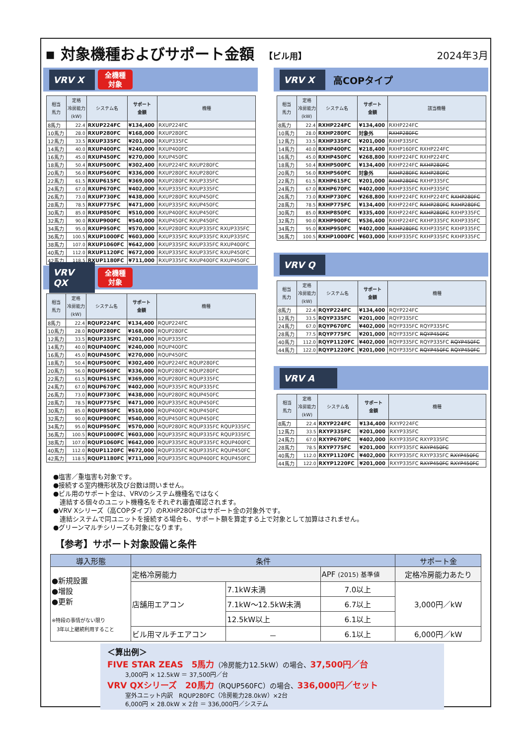▪ 対象機種およびサポート金額 【ビル用】
2024年3月
VRV X
全機種
対象
| 相当 馬力 | 定格 冷房能力 (kW) | システム名 | サポート 金額 | 機種 |
| --- | --- | --- | --- | --- |
| 8馬力 | 22.4 | RXUP224FC | ¥134,400 | RXUP224FC |
| 10馬力 | 28.0 | RXUP280FC | ¥168,000 | RXUP280FC |
| 12馬力 | 33.5 | RXUP335FC | ¥201,000 | RXUP335FC |
| 14馬力 | 40.0 | RXUP400FC | ¥240,000 | RXUP400FC |
| 16馬力 | 45.0 | RXUP450FC | ¥270,000 | RXUP450FC |
| 18馬力 | 50.4 | RXUP500FC | ¥302,400 | RXUP224FC RXUP280FC |
| 20馬力 | 56.0 | RXUP560FC | ¥336,000 | RXUP280FC RXUP280FC |
| 22馬力 | 61.5 | RXUP615FC | ¥369,000 | RXUP280FC RXUP335FC |
| 24馬力 | 67.0 | RXUP670FC | ¥402,000 | RXUP335FC RXUP335FC |
| 26馬力 | 73.0 | RXUP730FC | ¥438,000 | RXUP280FC RXUP450FC |
| 28馬力 | 78.5 | RXUP775FC | ¥471,000 | RXUP335FC RXUP450FC |
| 30馬力 | 85.0 | RXUP850FC | ¥510,000 | RXUP400FC RXUP450FC |
| 32馬力 | 90.0 | RXUP900FC | ¥540,000 | RXUP450FC RXUP450FC |
| 34馬力 | 95.0 | RXUP950FC | ¥570,000 | RXUP280FC RXUP335FC RXUP335FC |
| 36馬力 | 100.5 | RXUP1000FC | ¥603,000 | RXUP335FC RXUP335FC RXUP335FC |
| 38馬力 | 107.0 | RXUP1060FC | ¥642,000 | RXUP335FC RXUP335FC RXUP400FC |
| 40馬力 | 112.0 | RXUP1120FC | ¥672,000 | RXUP335FC RXUP335FC RXUP450FC |
| 42馬力 | 118.5 | RXUP1180FC | ¥711,000 | RXUP335FC RXUP400FC RXUP450FC |
VRV QX
全機種
対象
| 相当 馬力 | 定格 冷房能力 (kW) | システム名 | サポート 金額 | 機種 |
| --- | --- | --- | --- | --- |
| 8馬力 | 22.4 | RQUP224FC | ¥134,400 | RQUP224FC |
| 10馬力 | 28.0 | RQUP280FC | ¥168,000 | RQUP280FC |
| 12馬力 | 33.5 | RQUP335FC | ¥201,000 | RQUP335FC |
| 14馬力 | 40.0 | RQUP400FC | ¥240,000 | RQUP400FC |
| 16馬力 | 45.0 | RQUP450FC | ¥270,000 | RQUP450FC |
| 18馬力 | 50.4 | RQUP500FC | ¥302,400 | RQUP224FC RQUP280FC |
| 20馬力 | 56.0 | RQUP560FC | ¥336,000 | RQUP280FC RQUP280FC |
| 22馬力 | 61.5 | RQUP615FC | ¥369,000 | RQUP280FC RQUP335FC |
| 24馬力 | 67.0 | RQUP670FC | ¥402,000 | RQUP335FC RQUP335FC |
| 26馬力 | 73.0 | RQUP730FC | ¥438,000 | RQUP280FC RQUP450FC |
| 28馬力 | 78.5 | RQUP775FC | ¥471,000 | RQUP335FC RQUP450FC |
| 30馬力 | 85.0 | RQUP850FC | ¥510,000 | RQUP400FC RQUP450FC |
| 32馬力 | 90.0 | RQUP900FC | ¥540,000 | RQUP450FC RQUP450FC |
| 34馬力 | 95.0 | RQUP950FC | ¥570,000 | RQUP280FC RQUP335FC RQUP335FC |
| 36馬力 | 100.5 | RQUP1000FC | ¥603,000 | RQUP335FC RQUP335FC RQUP335FC |
| 38馬力 | 107.0 | RQUP1060FC | ¥642,000 | RQUP335FC RQUP335FC RQUP400FC |
| 40馬力 | 112.0 | RQUP1120FC | ¥672,000 | RQUP335FC RQUP335FC RQUP450FC |
| 42馬力 | 118.5 | RQUP1180FC | ¥711,000 | RQUP335FC RQUP400FC RQUP450FC |
VRV X
高COPタイプ
| 相当 馬力 | 定格 冷房能力 (kW) | システム名 | サポート 金額 | 該当機種 |
| --- | --- | --- | --- | --- |
| 8馬力 | 22.4 | RXHP224FC | ¥134,400 | RXHP224FC |
| 10馬力 | 28.0 | RXHP280FC | 対象外 | RXHP280FC |
| 12馬力 | 33.5 | RXHP335FC | ¥201,000 | RXHP335FC |
| 14馬力 | 40.0 | RXHP400FC | ¥218,400 | RXHP160FC RXHP224FC |
| 16馬力 | 45.0 | RXHP450FC | ¥268,800 | RXHP224FC RXHP224FC |
| 18馬力 | 50.4 | RXHP500FC | ¥134,400 | RXHP224FC RXHP280FC |
| 20馬力 | 56.0 | RXHP560FC | 対象外 | RXHP280FC RXHP280FC |
| 22馬力 | 61.5 | RXHP615FC | ¥201,000 | RXHP280FC RXHP335FC |
| 24馬力 | 67.0 | RXHP670FC | ¥402,000 | RXHP335FC RXHP335FC |
| 26馬力 | 73.0 | RXHP730FC | ¥268,800 | RXHP224FC RXHP224FC RXHP280FC |
| 28馬力 | 78.5 | RXHP775FC | ¥134,400 | RXHP224FC RXHP280FC RXHP280FC |
| 30馬力 | 85.0 | RXHP850FC | ¥335,400 | RXHP224FC RXHP280FC RXHP335FC |
| 32馬力 | 90.0 | RXHP900FC | ¥536,400 | RXHP224FC RXHP335FC RXHP335FC |
| 34馬力 | 95.0 | RXHP950FC | ¥402,000 | RXHP280FC RXHP335FC RXHP335FC |
| 36馬力 | 100.5 | RXHP1000FC | ¥603,000 | RXHP335FC RXHP335FC RXHP335FC |
VRV Q
| 相当 馬力 | 定格 冷房能力 (kW) | システム名 | サポート 金額 | 機種 |
| --- | --- | --- | --- | --- |
| 8馬力 | 22.4 | RQYP224FC | ¥134,400 | RQYP224FC |
| 12馬力 | 33.5 | RQYP335FC | ¥201,000 | RQYP335FC |
| 24馬力 | 67.0 | RQYP670FC | ¥402,000 | RQYP335FC RQYP335FC |
| 28馬力 | 77.5 | RQYP775FC | ¥201,000 | RQYP335FC RQYP450FC |
| 40馬力 | 112.0 | RQYP1120FC | ¥402,000 | RQYP335FC RQYP335FC RQYP450FC |
| 44馬力 | 122.0 | RQYP1220FC | ¥201,000 | RQYP335FC RQYP450FC RQYP450FC |
VRV A
| 相当 馬力 | 定格 冷房能力 (kW) | システム名 | サポート 金額 | 機種 |
| --- | --- | --- | --- | --- |
| 8馬力 | 22.4 | RXYP224FC | ¥134,400 | RXYP224FC |
| 12馬力 | 33.5 | RXYP335FC | ¥201,000 | RXYP335FC |
| 24馬力 | 67.0 | RXYP670FC | ¥402,000 | RXYP335FC RXYP335FC |
| 28馬力 | 78.5 | RXYP775FC | ¥201,000 | RXYP335FC RXYP450FC |
| 40馬力 | 112.0 | RXYP1120FC | ¥402,000 | RXYP335FC RXYP335FC RXYP450FC |
| 44馬力 | 122.0 | RXYP1220FC | ¥201,000 | RXYP335FC RXYP450FC RXYP450FC |
●塩害／重塩害も対象です。
●接続する室内機形状及び台数は問いません。
●ビル用のサポート金は、VRVのシステム機種名ではなく
　連結する個々のユニット機種名をそれぞれ審査確認されます。
●VRV Xシリーズ（高COPタイプ）のRXHP280FCはサポート金の対象外です。
　連結システムで同ユニットを接続する場合も、サポート額を算定する上で対象として加算はされません。
●グリーンマルチシリーズも対象になります。
【参考】サポート対象設備と条件
| 導入形態 | 条件 | | | サポート金 |
| --- | --- | --- | --- | --- |
| ●新規設置 ●増設 ●更新 ※特段の事情がない限り 3年以上継続利用すること | 定格冷房能力 | | APF (2015) 基準値 | 定格冷房能力あたり |
| | 店舗用エアコン | 7.1kW未満 | 7.0以上 | 3,000円／kW |
| | | 7.1kW～12.5kW未満 | 6.7以上 | |
| | | 12.5kW以上 | 6.1以上 | |
| | ビル用マルチエアコン | － | 6.1以上 | 6,000円／kW |
＜算出例＞
FIVE STAR ZEAS　5馬力（冷房能力12.5kW）の場合、37,500円／台
3,000円 × 12.5kW ＝ 37,500円／台
VRV QXシリーズ　20馬力（RQUP560FC）の場合、336,000円／セット
室外ユニット内訳　RQUP280FC（冷房能力28.0kW）×2台
6,000円 × 28.0kW × 2台 ＝ 336,000円／システム